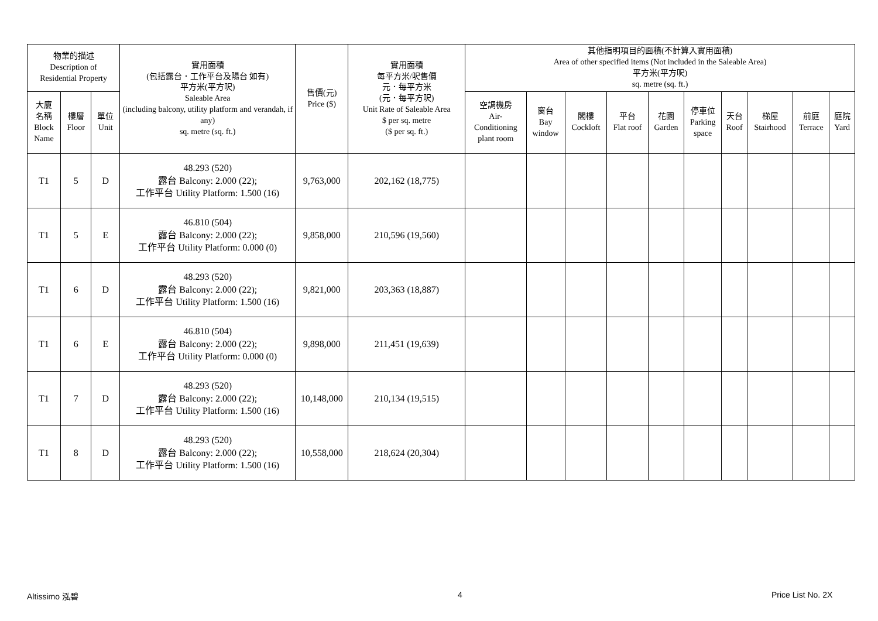| 物業的描述 Description of Residential Property | | | 實用面積 (包括露台．工作平台及陽台 如有) 平方米(平方呎) Saleable Area (including balcony, utility platform and verandah, if any) sq. metre (sq. ft.) | 售價(元) Price ($) | 實用面積 每平方米/呎售價 元．每平方米 (元．每平方呎) Unit Rate of Saleable Area $ per sq. metre ($ per sq. ft.) | 其他指明項目的面積(不計算入實用面積) Area of other specified items (Not included in the Saleable Area) 平方米(平方呎) sq. metre (sq. ft.) | | | | | | | | | |
| --- | --- | --- | --- | --- | --- | --- | --- | --- | --- | --- | --- | --- | --- | --- | --- |
| 大廈 名稱 Block Name | 樓層 Floor | 單位 Unit | | | | 空調機房 Air- Conditioning plant room | 窗台 Bay window | 閣樓 Cockloft | 平台 Flat roof | 花園 Garden | 停車位 Parking space | 天台 Roof | 梯屋 Stairhood | 前庭 Terrace | 庭院 Yard |
| T1 | 5 | D | 48.293 (520) 露台 Balcony: 2.000 (22); 工作平台 Utility Platform: 1.500 (16) | 9,763,000 | 202,162 (18,775) | | | | | | | | | | |
| T1 | 5 | E | 46.810 (504) 露台 Balcony: 2.000 (22); 工作平台 Utility Platform: 0.000 (0) | 9,858,000 | 210,596 (19,560) | | | | | | | | | | |
| T1 | 6 | D | 48.293 (520) 露台 Balcony: 2.000 (22); 工作平台 Utility Platform: 1.500 (16) | 9,821,000 | 203,363 (18,887) | | | | | | | | | | |
| T1 | 6 | E | 46.810 (504) 露台 Balcony: 2.000 (22); 工作平台 Utility Platform: 0.000 (0) | 9,898,000 | 211,451 (19,639) | | | | | | | | | | |
| T1 | 7 | D | 48.293 (520) 露台 Balcony: 2.000 (22); 工作平台 Utility Platform: 1.500 (16) | 10,148,000 | 210,134 (19,515) | | | | | | | | | | |
| T1 | 8 | D | 48.293 (520) 露台 Balcony: 2.000 (22); 工作平台 Utility Platform: 1.500 (16) | 10,558,000 | 218,624 (20,304) | | | | | | | | | | |
Altissimo 泓碧 4 Price List No. 2X